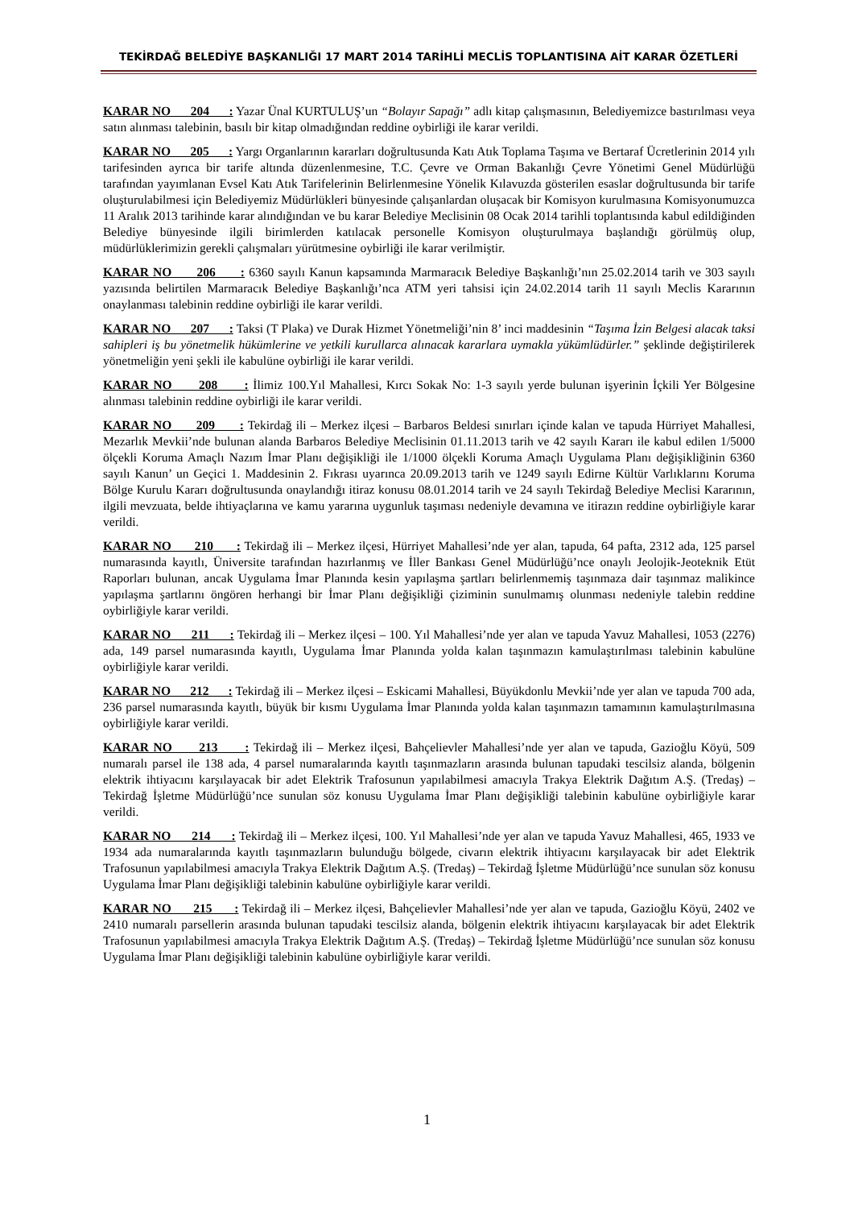TEKİRDAĞ BELEDİYE BAŞKANLIĞI 17 MART 2014 TARİHLİ MECLİS TOPLANTISINA AİT KARAR ÖZETLERİ
KARAR NO 204 : Yazar Ünal KURTULUŞ’un “Bolayır Sapağı” adlı kitap çalışmasının, Belediyemizce bastırılması veya satın alınması talebinin, basılı bir kitap olmadığından reddine oybirliği ile karar verildi.
KARAR NO 205 : Yargı Organlarının kararları doğrultusunda Katı Atık Toplama Taşıma ve Bertaraf Ücretlerinin 2014 yılı tarifesinden ayrıca bir tarife altında düzenlenmesine, T.C. Çevre ve Orman Bakanlığı Çevre Yönetimi Genel Müdürlüğü tarafından yayımlanan Evsel Katı Atık Tarifelerinin Belirlenmesine Yönelik Kılavuzda gösterilen esaslar doğrultusunda bir tarife oluşturulabilmesi için Belediyemiz Müdürlükleri bünyesinde çalışanlardan oluşacak bir Komisyon kurulmasına Komisyonumuzca 11 Aralık 2013 tarihinde karar alındığından ve bu karar Belediye Meclisinin 08 Ocak 2014 tarihli toplantısında kabul edildiğinden Belediye bünyesinde ilgili birimlerden katılacak personelle Komisyon oluşturulmaya başlandığı görülmüş olup, müdürlüklerimizin gerekli çalışmaları yürütmesine oybirliği ile karar verilmiştir.
KARAR NO 206 : 6360 sayılı Kanun kapsamında Marmaracık Belediye Başkanlığı’nın 25.02.2014 tarih ve 303 sayılı yazısında belirtilen Marmaracık Belediye Başkanlığı’nca ATM yeri tahsisi için 24.02.2014 tarih 11 sayılı Meclis Kararının onaylanması talebinin reddine oybirliği ile karar verildi.
KARAR NO 207 : Taksi (T Plaka) ve Durak Hizmet Yönetmeliği’nin 8’ inci maddesinin “Taşıma İzin Belgesi alacak taksi sahipleri iş bu yönetmelik hükümlerine ve yetkili kurullarca alınacak kararlara uymakla yükümlüdürler.” şeklinde değiştirilerek yönetmeliğin yeni şekli ile kabulüne oybirliği ile karar verildi.
KARAR NO 208 : İlimiz 100.Yıl Mahallesi, Kırcı Sokak No: 1-3 sayılı yerde bulunan işyerinin İçkili Yer Bölgesine alınması talebinin reddine oybirliği ile karar verildi.
KARAR NO 209 : Tekirdağ ili – Merkez ilçesi – Barbaros Beldesi sınırları içinde kalan ve tapuda Hürriyet Mahallesi, Mezarlık Mevkii’nde bulunan alanda Barbaros Belediye Meclisinin 01.11.2013 tarih ve 42 sayılı Kararı ile kabul edilen 1/5000 ölçekli Koruma Amaçlı Nazım İmar Planı değişikliği ile 1/1000 ölçekli Koruma Amaçlı Uygulama Planı değişikliğinin 6360 sayılı Kanun’ un Geçici 1. Maddesinin 2. Fıkrası uyarınca 20.09.2013 tarih ve 1249 sayılı Edirne Kültür Varlıklarını Koruma Bölge Kurulu Kararı doğrultusunda onaylandığı itiraz konusu 08.01.2014 tarih ve 24 sayılı Tekirdağ Belediye Meclisi Kararının, ilgili mevzuata, belde ihtiyaçlarına ve kamu yararına uygunluk taşıması nedeniyle devamına ve itirazın reddine oybirliğiyle karar verildi.
KARAR NO 210 : Tekirdağ ili – Merkez ilçesi, Hürriyet Mahallesi’nde yer alan, tapuda, 64 pafta, 2312 ada, 125 parsel numarasında kayıtlı, Üniversite tarafından hazırlanmış ve İller Bankası Genel Müdürlüğü’nce onaylı Jeolojik-Jeoteknik Etüt Raporları bulunan, ancak Uygulama İmar Planında kesin yapılaşma şartları belirlenmemiş taşınmaza dair taşınmaz malikince yapılaşma şartlarını öngören herhangi bir İmar Planı değişikliği çiziminin sunulmamış olunması nedeniyle talebin reddine oybirliğiyle karar verildi.
KARAR NO 211 : Tekirdağ ili – Merkez ilçesi – 100. Yıl Mahallesi’nde yer alan ve tapuda Yavuz Mahallesi, 1053 (2276) ada, 149 parsel numarasında kayıtlı, Uygulama İmar Planında yolda kalan taşınmazın kamulaştırılması talebinin kabulüne oybirliğiyle karar verildi.
KARAR NO 212 : Tekirdağ ili – Merkez ilçesi – Eskicami Mahallesi, Büyükdonlu Mevkii’nde yer alan ve tapuda 700 ada, 236 parsel numarasında kayıtlı, büyük bir kısmı Uygulama İmar Planında yolda kalan taşınmazın tamamının kamulaştırılmasına oybirliğiyle karar verildi.
KARAR NO 213 : Tekirdağ ili – Merkez ilçesi, Bahçelievler Mahallesi’nde yer alan ve tapuda, Gazioğlu Köyü, 509 numaralı parsel ile 138 ada, 4 parsel numaralarında kayıtlı taşınmazların arasında bulunan tapudaki tescilsiz alanda, bölgenin elektrik ihtiyacını karşılayacak bir adet Elektrik Trafosunun yapılabilmesi amacıyla Trakya Elektrik Dağıtım A.Ş. (Tredaş) – Tekirdağ İşletme Müdürlüğü’nce sunulan söz konusu Uygulama İmar Planı değişikliği talebinin kabulüne oybirliğiyle karar verildi.
KARAR NO 214 : Tekirdağ ili – Merkez ilçesi, 100. Yıl Mahallesi’nde yer alan ve tapuda Yavuz Mahallesi, 465, 1933 ve 1934 ada numaralarında kayıtlı taşınmazların bulunduğu bölgede, civarın elektrik ihtiyacını karşılayacak bir adet Elektrik Trafosunun yapılabilmesi amacıyla Trakya Elektrik Dağıtım A.Ş. (Tredaş) – Tekirdağ İşletme Müdürlüğü’nce sunulan söz konusu Uygulama İmar Planı değişikliği talebinin kabulüne oybirliğiyle karar verildi.
KARAR NO 215 : Tekirdağ ili – Merkez ilçesi, Bahçelievler Mahallesi’nde yer alan ve tapuda, Gazioğlu Köyü, 2402 ve 2410 numaralı parsellerin arasında bulunan tapudaki tescilsiz alanda, bölgenin elektrik ihtiyacını karşılayacak bir adet Elektrik Trafosunun yapılabilmesi amacıyla Trakya Elektrik Dağıtım A.Ş. (Tredaş) – Tekirdağ İşletme Müdürlüğü’nce sunulan söz konusu Uygulama İmar Planı değişikliği talebinin kabulüne oybirliğiyle karar verildi.
1